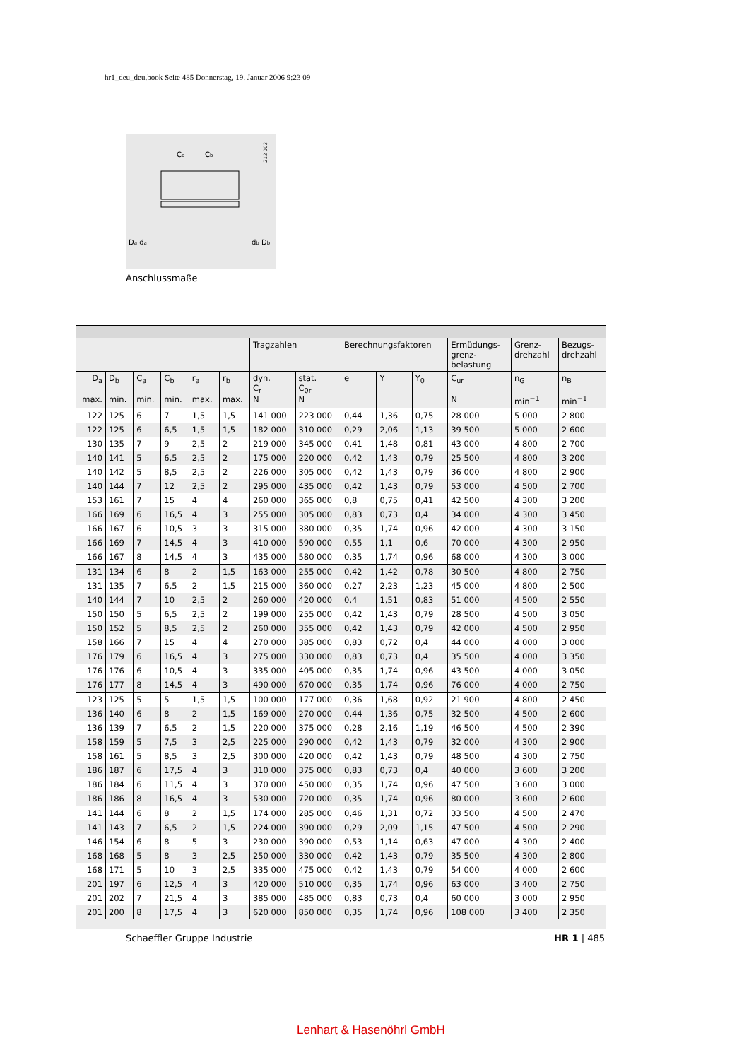hr1_deu_deu.book Seite 485 Donnerstag, 19. Januar 2006 9:23 09
212 003
Ca
Cb
Da da
db Db
Anschlussmaße
| | | | | | | Tragzahlen | | Berechnungsfaktoren | | | Ermüdungs- grenz- belastung | Grenz- drehzahl | Bezugs- drehzahl |
| --- | --- | --- | --- | --- | --- | --- | --- | --- | --- | --- | --- | --- | --- |
| D<sub>a</sub> max. | D<sub>b</sub> min. | C<sub>a</sub> min. | C<sub>b</sub> min. | r<sub>a</sub> max. | r<sub>b</sub> max. | dyn. C<sub>r</sub> N | stat. C<sub>0r</sub> N | e | Y | Y<sub>0</sub> | C<sub>ur</sub> N | n<sub>G</sub> min<sup>−1</sup> | n<sub>B</sub> min<sup>−1</sup> |
| 122 | 125 | 6 | 7 | 1,5 | 1,5 | 141 000 | 223 000 | 0,44 | 1,36 | 0,75 | 28 000 | 5 000 | 2 800 |
| 122 | 125 | 6 | 6,5 | 1,5 | 1,5 | 182 000 | 310 000 | 0,29 | 2,06 | 1,13 | 39 500 | 5 000 | 2 600 |
| 130 | 135 | 7 | 9 | 2,5 | 2 | 219 000 | 345 000 | 0,41 | 1,48 | 0,81 | 43 000 | 4 800 | 2 700 |
| 140 | 141 | 5 | 6,5 | 2,5 | 2 | 175 000 | 220 000 | 0,42 | 1,43 | 0,79 | 25 500 | 4 800 | 3 200 |
| 140 | 142 | 5 | 8,5 | 2,5 | 2 | 226 000 | 305 000 | 0,42 | 1,43 | 0,79 | 36 000 | 4 800 | 2 900 |
| 140 | 144 | 7 | 12 | 2,5 | 2 | 295 000 | 435 000 | 0,42 | 1,43 | 0,79 | 53 000 | 4 500 | 2 700 |
| 153 | 161 | 7 | 15 | 4 | 4 | 260 000 | 365 000 | 0,8 | 0,75 | 0,41 | 42 500 | 4 300 | 3 200 |
| 166 | 169 | 6 | 16,5 | 4 | 3 | 255 000 | 305 000 | 0,83 | 0,73 | 0,4 | 34 000 | 4 300 | 3 450 |
| 166 | 167 | 6 | 10,5 | 3 | 3 | 315 000 | 380 000 | 0,35 | 1,74 | 0,96 | 42 000 | 4 300 | 3 150 |
| 166 | 169 | 7 | 14,5 | 4 | 3 | 410 000 | 590 000 | 0,55 | 1,1 | 0,6 | 70 000 | 4 300 | 2 950 |
| 166 | 167 | 8 | 14,5 | 4 | 3 | 435 000 | 580 000 | 0,35 | 1,74 | 0,96 | 68 000 | 4 300 | 3 000 |
| 131 | 134 | 6 | 8 | 2 | 1,5 | 163 000 | 255 000 | 0,42 | 1,42 | 0,78 | 30 500 | 4 800 | 2 750 |
| 131 | 135 | 7 | 6,5 | 2 | 1,5 | 215 000 | 360 000 | 0,27 | 2,23 | 1,23 | 45 000 | 4 800 | 2 500 |
| 140 | 144 | 7 | 10 | 2,5 | 2 | 260 000 | 420 000 | 0,4 | 1,51 | 0,83 | 51 000 | 4 500 | 2 550 |
| 150 | 150 | 5 | 6,5 | 2,5 | 2 | 199 000 | 255 000 | 0,42 | 1,43 | 0,79 | 28 500 | 4 500 | 3 050 |
| 150 | 152 | 5 | 8,5 | 2,5 | 2 | 260 000 | 355 000 | 0,42 | 1,43 | 0,79 | 42 000 | 4 500 | 2 950 |
| 158 | 166 | 7 | 15 | 4 | 4 | 270 000 | 385 000 | 0,83 | 0,72 | 0,4 | 44 000 | 4 000 | 3 000 |
| 176 | 179 | 6 | 16,5 | 4 | 3 | 275 000 | 330 000 | 0,83 | 0,73 | 0,4 | 35 500 | 4 000 | 3 350 |
| 176 | 176 | 6 | 10,5 | 4 | 3 | 335 000 | 405 000 | 0,35 | 1,74 | 0,96 | 43 500 | 4 000 | 3 050 |
| 176 | 177 | 8 | 14,5 | 4 | 3 | 490 000 | 670 000 | 0,35 | 1,74 | 0,96 | 76 000 | 4 000 | 2 750 |
| 123 | 125 | 5 | 5 | 1,5 | 1,5 | 100 000 | 177 000 | 0,36 | 1,68 | 0,92 | 21 900 | 4 800 | 2 450 |
| 136 | 140 | 6 | 8 | 2 | 1,5 | 169 000 | 270 000 | 0,44 | 1,36 | 0,75 | 32 500 | 4 500 | 2 600 |
| 136 | 139 | 7 | 6,5 | 2 | 1,5 | 220 000 | 375 000 | 0,28 | 2,16 | 1,19 | 46 500 | 4 500 | 2 390 |
| 158 | 159 | 5 | 7,5 | 3 | 2,5 | 225 000 | 290 000 | 0,42 | 1,43 | 0,79 | 32 000 | 4 300 | 2 900 |
| 158 | 161 | 5 | 8,5 | 3 | 2,5 | 300 000 | 420 000 | 0,42 | 1,43 | 0,79 | 48 500 | 4 300 | 2 750 |
| 186 | 187 | 6 | 17,5 | 4 | 3 | 310 000 | 375 000 | 0,83 | 0,73 | 0,4 | 40 000 | 3 600 | 3 200 |
| 186 | 184 | 6 | 11,5 | 4 | 3 | 370 000 | 450 000 | 0,35 | 1,74 | 0,96 | 47 500 | 3 600 | 3 000 |
| 186 | 186 | 8 | 16,5 | 4 | 3 | 530 000 | 720 000 | 0,35 | 1,74 | 0,96 | 80 000 | 3 600 | 2 600 |
| 141 | 144 | 6 | 8 | 2 | 1,5 | 174 000 | 285 000 | 0,46 | 1,31 | 0,72 | 33 500 | 4 500 | 2 470 |
| 141 | 143 | 7 | 6,5 | 2 | 1,5 | 224 000 | 390 000 | 0,29 | 2,09 | 1,15 | 47 500 | 4 500 | 2 290 |
| 146 | 154 | 6 | 8 | 5 | 3 | 230 000 | 390 000 | 0,53 | 1,14 | 0,63 | 47 000 | 4 300 | 2 400 |
| 168 | 168 | 5 | 8 | 3 | 2,5 | 250 000 | 330 000 | 0,42 | 1,43 | 0,79 | 35 500 | 4 300 | 2 800 |
| 168 | 171 | 5 | 10 | 3 | 2,5 | 335 000 | 475 000 | 0,42 | 1,43 | 0,79 | 54 000 | 4 000 | 2 600 |
| 201 | 197 | 6 | 12,5 | 4 | 3 | 420 000 | 510 000 | 0,35 | 1,74 | 0,96 | 63 000 | 3 400 | 2 750 |
| 201 | 202 | 7 | 21,5 | 4 | 3 | 385 000 | 485 000 | 0,83 | 0,73 | 0,4 | 60 000 | 3 000 | 2 950 |
| 201 | 200 | 8 | 17,5 | 4 | 3 | 620 000 | 850 000 | 0,35 | 1,74 | 0,96 | 108 000 | 3 400 | 2 350 |
Schaeffler Gruppe Industrie HR 1 | 485
Lenhart & Hasenöhrl GmbH